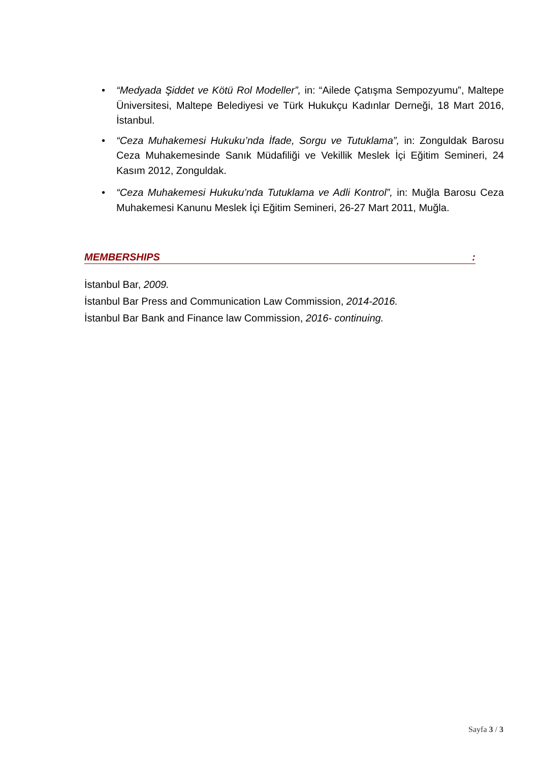• “Medyada Şiddet ve Kötü Rol Modeller”, in: “Ailede Çatışma Sempozyumu”, Maltepe Üniversitesi, Maltepe Belediyesi ve Türk Hukukçu Kadınlar Derneği, 18 Mart 2016, İstanbul.
• “Ceza Muhakemesi Hukuku’nda İfade, Sorgu ve Tutuklama”, in: Zonguldak Barosu Ceza Muhakemesinde Sanık Müdafiliği ve Vekillik Meslek İçi Eğitim Semineri, 24 Kasım 2012, Zonguldak.
• “Ceza Muhakemesi Hukuku’nda Tutuklama ve Adli Kontrol”, in: Muğla Barosu Ceza Muhakemesi Kanunu Meslek İçi Eğitim Semineri, 26-27 Mart 2011, Muğla.
MEMBERSHIPS:
İstanbul Bar, 2009.
İstanbul Bar Press and Communication Law Commission, 2014-2016.
İstanbul Bar Bank and Finance law Commission, 2016- continuing.
Sayfa 3 / 3